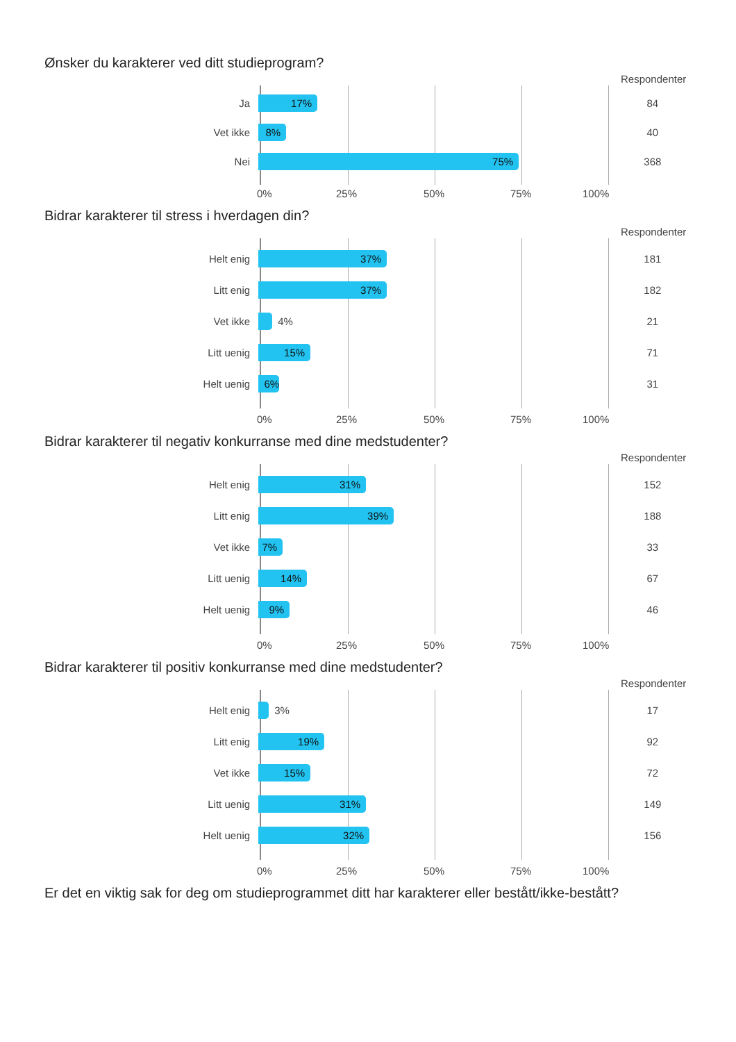Ønsker du karakterer ved ditt studieprogram?
Respondenter
Ja
17%
84
Vet ikke
8%
40
Nei
75%
368
0% 25% 50% 75% 100%
Bidrar karakterer til stress i hverdagen din?
Respondenter
Helt enig
37%
181
Litt enig
37%
182
Vet ikke
4%
21
Litt uenig
15%
71
Helt uenig
6%
31
0% 25% 50% 75% 100%
Bidrar karakterer til negativ konkurranse med dine medstudenter?
Respondenter
Helt enig
31%
152
Litt enig
39%
188
Vet ikke
7%
33
Litt uenig
14%
67
Helt uenig
9%
46
0% 25% 50% 75% 100%
Bidrar karakterer til positiv konkurranse med dine medstudenter?
Respondenter
Helt enig
3%
17
Litt enig
19%
92
Vet ikke
15%
72
Litt uenig
31%
149
Helt uenig
32%
156
0% 25% 50% 75% 100%
Er det en viktig sak for deg om studieprogrammet ditt har karakterer eller bestått/ikke-bestått?